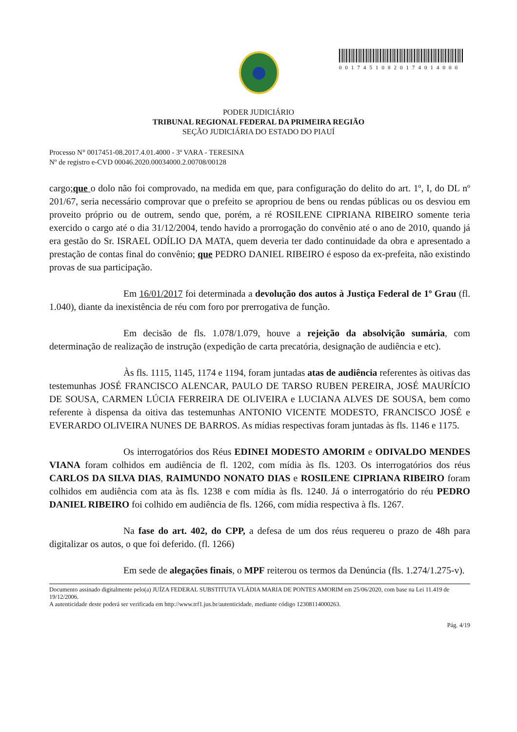00174510820174014000
PODER JUDICIÁRIO
TRIBUNAL REGIONAL FEDERAL DA PRIMEIRA REGIÃO
SEÇÃO JUDICIÁRIA DO ESTADO DO PIAUÍ
Processo N° 0017451-08.2017.4.01.4000 - 3ª VARA - TERESINA
Nº de registro e-CVD 00046.2020.00034000.2.00708/00128
cargo;que o dolo não foi comprovado, na medida em que, para configuração do delito do art. 1º, I, do DL nº 201/67, seria necessário comprovar que o prefeito se apropriou de bens ou rendas públicas ou os desviou em proveito próprio ou de outrem, sendo que, porém, a ré ROSILENE CIPRIANA RIBEIRO somente teria exercido o cargo até o dia 31/12/2004, tendo havido a prorrogação do convênio até o ano de 2010, quando já era gestão do Sr. ISRAEL ODÍLIO DA MATA, quem deveria ter dado continuidade da obra e apresentado a prestação de contas final do convênio; que PEDRO DANIEL RIBEIRO é esposo da ex-prefeita, não existindo provas de sua participação.
Em 16/01/2017 foi determinada a devolução dos autos à Justiça Federal de 1º Grau (fl. 1.040), diante da inexistência de réu com foro por prerrogativa de função.
Em decisão de fls. 1.078/1.079, houve a rejeição da absolvição sumária, com determinação de realização de instrução (expedição de carta precatória, designação de audiência e etc).
Às fls. 1115, 1145, 1174 e 1194, foram juntadas atas de audiência referentes às oitivas das testemunhas JOSÉ FRANCISCO ALENCAR, PAULO DE TARSO RUBEN PEREIRA, JOSÉ MAURÍCIO DE SOUSA, CARMEN LÚCIA FERREIRA DE OLIVEIRA e LUCIANA ALVES DE SOUSA, bem como referente à dispensa da oitiva das testemunhas ANTONIO VICENTE MODESTO, FRANCISCO JOSÉ e EVERARDO OLIVEIRA NUNES DE BARROS. As mídias respectivas foram juntadas às fls. 1146 e 1175.
Os interrogatórios dos Réus EDINEI MODESTO AMORIM e ODIVALDO MENDES VIANA foram colhidos em audiência de fl. 1202, com mídia às fls. 1203. Os interrogatórios dos réus CARLOS DA SILVA DIAS, RAIMUNDO NONATO DIAS e ROSILENE CIPRIANA RIBEIRO foram colhidos em audiência com ata às fls. 1238 e com mídia às fls. 1240. Já o interrogatório do réu PEDRO DANIEL RIBEIRO foi colhido em audiência de fls. 1266, com mídia respectiva à fls. 1267.
Na fase do art. 402, do CPP, a defesa de um dos réus requereu o prazo de 48h para digitalizar os autos, o que foi deferido. (fl. 1266)
Em sede de alegações finais, o MPF reiterou os termos da Denúncia (fls. 1.274/1.275-v).
Documento assinado digitalmente pelo(a) JUÍZA FEDERAL SUBSTITUTA VLÁDIA MARIA DE PONTES AMORIM em 25/06/2020, com base na Lei 11.419 de 19/12/2006.
A autenticidade deste poderá ser verificada em http://www.trf1.jus.br/autenticidade, mediante código 12308114000263.
Pág. 4/19